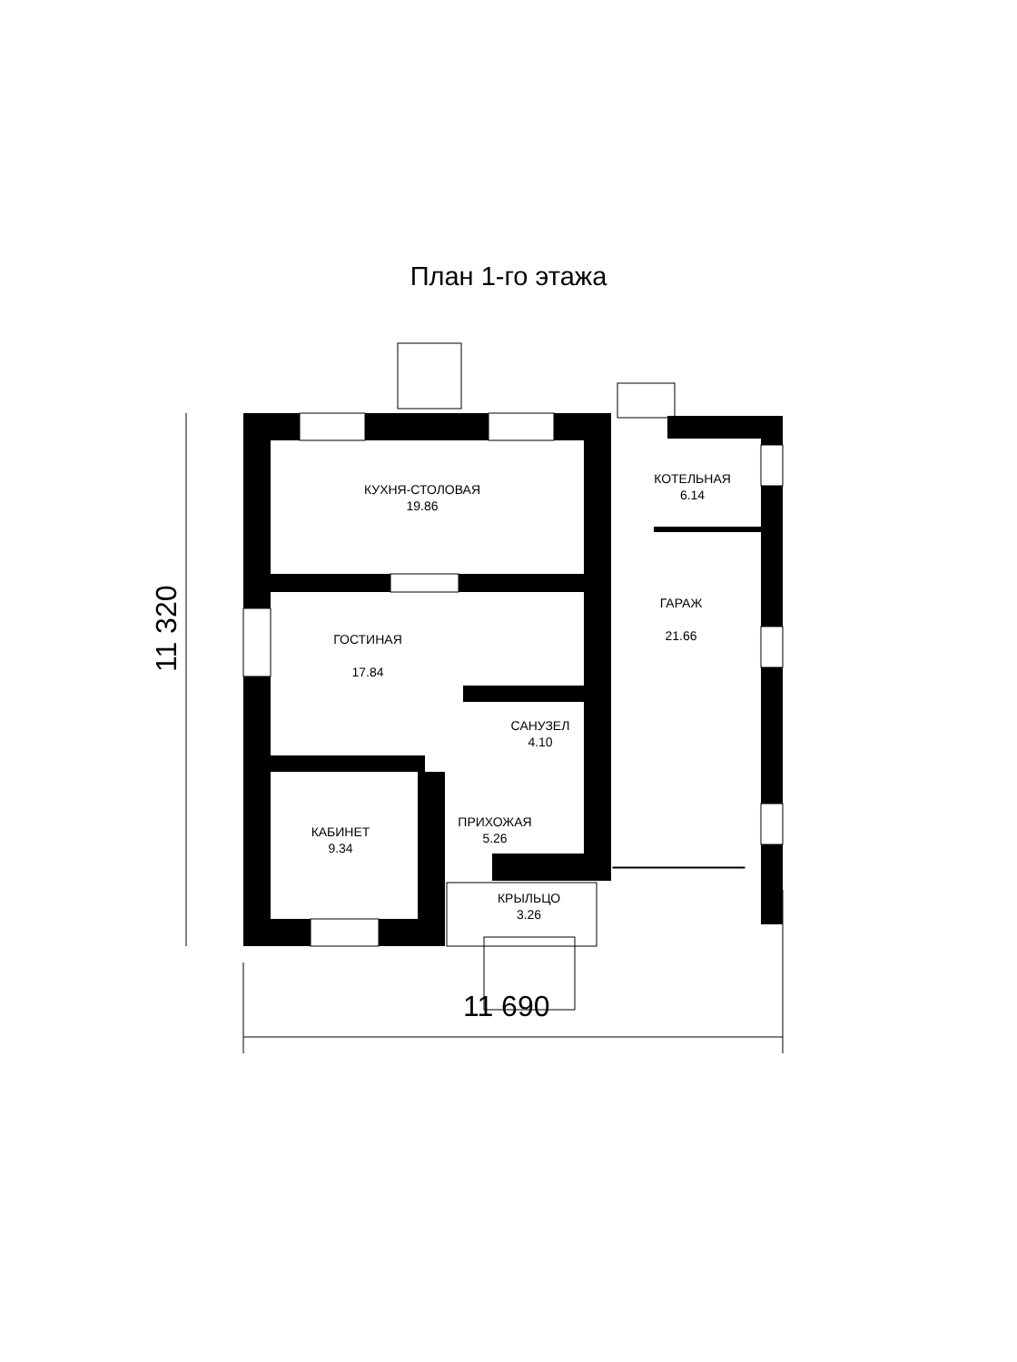План 1-го этажа
КУХНЯ-СТОЛОВАЯ
19.86
КОТЕЛЬНАЯ
6.14
ГАРАЖ
21.66
ГОСТИНАЯ
17.84
САНУЗЕЛ
4.10
ПРИХОЖАЯ
5.26
КАБИНЕТ
9.34
КРЫЛЬЦО
3.26
11 690
11 320